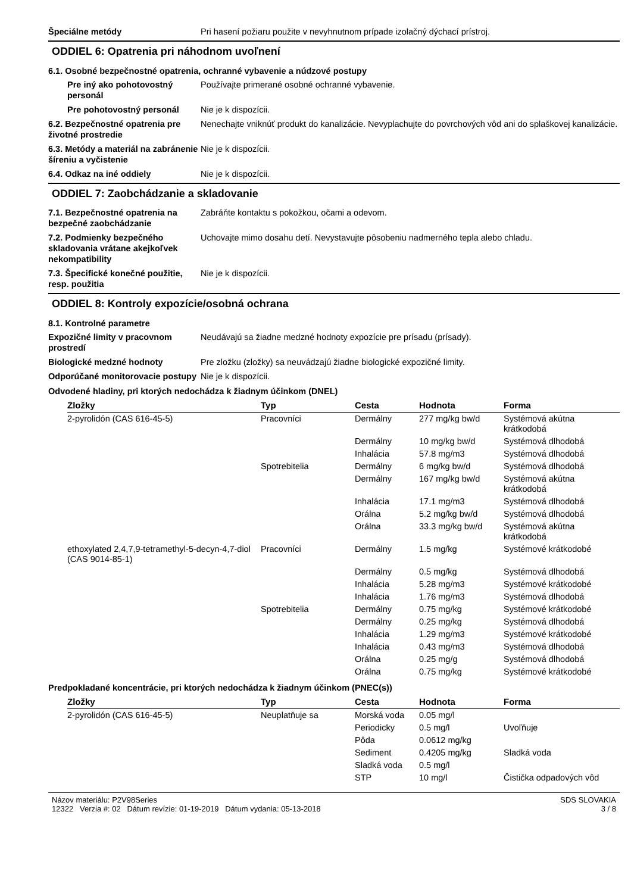Špeciálne metódy Pri hasení požiaru použite v nevyhnutnom prípade izolačný dýchací prístroj.
ODDIEL 6: Opatrenia pri náhodnom uvoľnení
6.1. Osobné bezpečnostné opatrenia, ochranné vybavenie a núdzové postupy
Pre iný ako pohotovostný personál
Používajte primerané osobné ochranné vybavenie.
Pre pohotovostný personál Nie je k dispozícii.
6.2. Bezpečnostné opatrenia pre životné prostredie
Nenechajte vniknúť produkt do kanalizácie. Nevyplachujte do povrchových vôd ani do splaškovej kanalizácie.
6.3. Metódy a materiál na zabránenie šíreniu a vyčistenie
Nie je k dispozícii.
6.4. Odkaz na iné oddiely Nie je k dispozícii.
ODDIEL 7: Zaobchádzanie a skladovanie
7.1. Bezpečnostné opatrenia na bezpečné zaobchádzanie
Zabráňte kontaktu s pokožkou, očami a odevom.
7.2. Podmienky bezpečného skladovania vrátane akejkoľvek nekompatibility
Uchovajte mimo dosahu detí. Nevystavujte pôsobeniu nadmerného tepla alebo chladu.
7.3. Špecifické konečné použitie, resp. použitia
Nie je k dispozícii.
ODDIEL 8: Kontroly expozície/osobná ochrana
8.1. Kontrolné parametre
Expozičné limity v pracovnom prostredí
Neudávajú sa žiadne medzné hodnoty expozície pre prísadu (prísady).
Biologické medzné hodnoty Pre zložku (zložky) sa neuvádzajú žiadne biologické expozičné limity.
Odporúčané monitorovacie postupy
Nie je k dispozícii.
Odvodené hladiny, pri ktorých nedochádza k žiadnym účinkom (DNEL)
| Zložky | Typ | Cesta | Hodnota | Forma |
| --- | --- | --- | --- | --- |
| 2-pyrolidón (CAS 616-45-5) | Pracovníci | Dermálny | 277 mg/kg bw/d | Systémová akútna krátkodobá |
| | | Dermálny | 10 mg/kg bw/d | Systémová dlhodobá |
| | | Inhalácia | 57.8 mg/m3 | Systémová dlhodobá |
| | Spotrebitelia | Dermálny | 6 mg/kg bw/d | Systémová dlhodobá |
| | | Dermálny | 167 mg/kg bw/d | Systémová akútna krátkodobá |
| | | Inhalácia | 17.1 mg/m3 | Systémová dlhodobá |
| | | Orálna | 5.2 mg/kg bw/d | Systémová dlhodobá |
| | | Orálna | 33.3 mg/kg bw/d | Systémová akútna krátkodobá |
| ethoxylated 2,4,7,9-tetramethyl-5-decyn-4,7-diol (CAS 9014-85-1) | Pracovníci | Dermálny | 1.5 mg/kg | Systémové krátkodobé |
| | | Dermálny | 0.5 mg/kg | Systémová dlhodobá |
| | | Inhalácia | 5.28 mg/m3 | Systémové krátkodobé |
| | | Inhalácia | 1.76 mg/m3 | Systémová dlhodobá |
| | Spotrebitelia | Dermálny | 0.75 mg/kg | Systémové krátkodobé |
| | | Dermálny | 0.25 mg/kg | Systémová dlhodobá |
| | | Inhalácia | 1.29 mg/m3 | Systémové krátkodobé |
| | | Inhalácia | 0.43 mg/m3 | Systémová dlhodobá |
| | | Orálna | 0.25 mg/g | Systémová dlhodobá |
| | | Orálna | 0.75 mg/kg | Systémové krátkodobé |
Predpokladané koncentrácie, pri ktorých nedochádza k žiadnym účinkom (PNEC(s))
| Zložky | Typ | Cesta | Hodnota | Forma |
| --- | --- | --- | --- | --- |
| 2-pyrolidón (CAS 616-45-5) | Neuplatňuje sa | Morská voda | 0.05 mg/l | |
| | | Periodicky | 0.5 mg/l | Uvoľňuje |
| | | Pôda | 0.0612 mg/kg | |
| | | Sediment | 0.4205 mg/kg | Sladká voda |
| | | Sladká voda | 0.5 mg/l | |
| | | STP | 10 mg/l | Čistička odpadových vôd |
Názov materiálu: P2V98Series
12322 Verzia #: 02 Dátum revízie: 01-19-2019 Dátum vydania: 05-13-2018
SDS SLOVAKIA
3 / 8